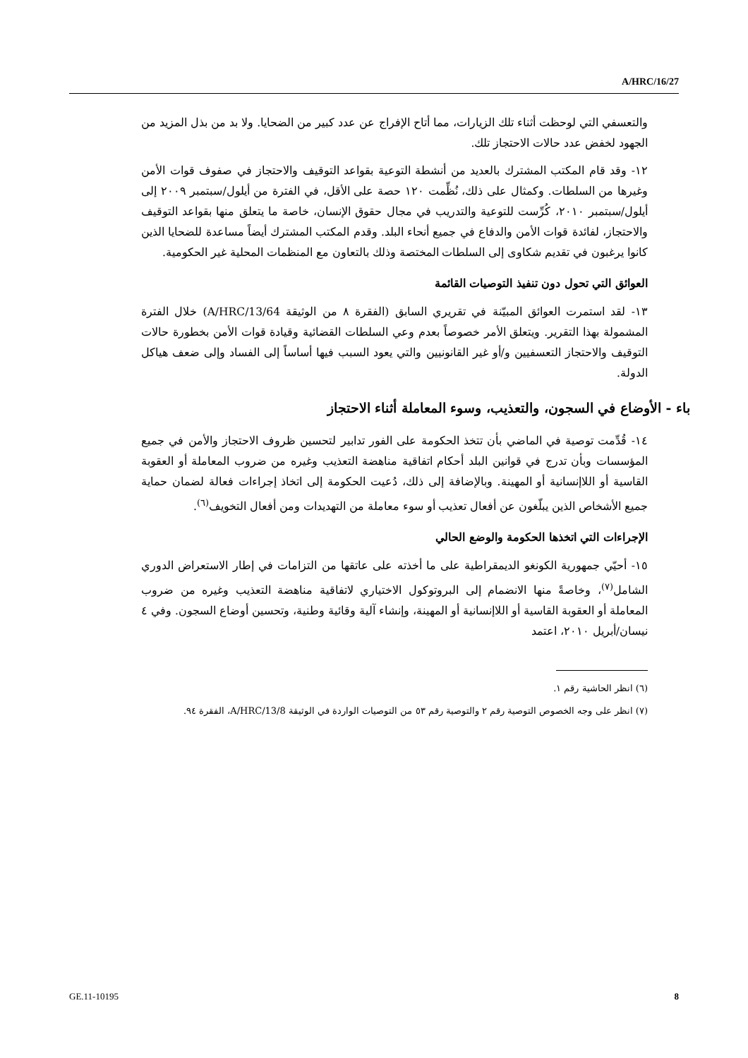A/HRC/16/27
والتعسفي التي لوحظت أثناء تلك الزيارات، مما أتاح الإفراج عن عدد كبير من الضحايا. ولا بد من بذل المزيد من الجهود لخفض عدد حالات الاحتجاز تلك.
١٢- وقد قام المكتب المشترك بالعديد من أنشطة التوعية بقواعد التوقيف والاحتجاز في صفوف قوات الأمن وغيرها من السلطات. وكمثال على ذلك، نُظِّمت ١٢٠ حصة على الأقل، في الفترة من أيلول/سبتمبر ٢٠٠٩ إلى أيلول/سبتمبر ٢٠١٠، كُرِّست للتوعية والتدريب في مجال حقوق الإنسان، خاصة ما يتعلق منها بقواعد التوقيف والاحتجاز، لفائدة قوات الأمن والدفاع في جميع أنحاء البلد. وقدم المكتب المشترك أيضاً مساعدة للضحايا الذين كانوا يرغبون في تقديم شكاوى إلى السلطات المختصة وذلك بالتعاون مع المنظمات المحلية غير الحكومية.
العوائق التي تحول دون تنفيذ التوصيات القائمة
١٣- لقد استمرت العوائق المبيّنة في تقريري السابق (الفقرة ٨ من الوثيقة A/HRC/13/64) خلال الفترة المشمولة بهذا التقرير. ويتعلق الأمر خصوصاً بعدم وعي السلطات القضائية وقيادة قوات الأمن بخطورة حالات التوقيف والاحتجاز التعسفيين و/أو غير القانونيين والتي يعود السبب فيها أساساً إلى الفساد وإلى ضعف هياكل الدولة.
باء - الأوضاع في السجون، والتعذيب، وسوء المعاملة أثناء الاحتجاز
١٤- قُدِّمت توصية في الماضي بأن تتخذ الحكومة على الفور تدابير لتحسين ظروف الاحتجاز والأمن في جميع المؤسسات وبأن تدرج في قوانين البلد أحكام اتفاقية مناهضة التعذيب وغيره من ضروب المعاملة أو العقوبة القاسية أو اللاإنسانية أو المهينة. وبالإضافة إلى ذلك، دُعيت الحكومة إلى اتخاذ إجراءات فعالة لضمان حماية جميع الأشخاص الذين يبلّغون عن أفعال تعذيب أو سوء معاملة من التهديدات ومن أفعال التخويف<sup>(٦)</sup>.
الإجراءات التي اتخذها الحكومة والوضع الحالي
١٥- أحيّي جمهورية الكونغو الديمقراطية على ما أخذته على عاتقها من التزامات في إطار الاستعراض الدوري الشامل<sup>(٧)</sup>، وخاصةً منها الانضمام إلى البروتوكول الاختياري لاتفاقية مناهضة التعذيب وغيره من ضروب المعاملة أو العقوبة القاسية أو اللاإنسانية أو المهينة، وإنشاء آلية وقائية وطنية، وتحسين أوضاع السجون. وفي ٤ نيسان/أبريل ٢٠١٠، اعتمد
(٦) انظر الحاشية رقم ١.
(٧) انظر على وجه الخصوص التوصية رقم ٢ والتوصية رقم ٥٣ من التوصيات الواردة في الوثيقة A/HRC/13/8، الفقرة ٩٤.
GE.11-10195 8